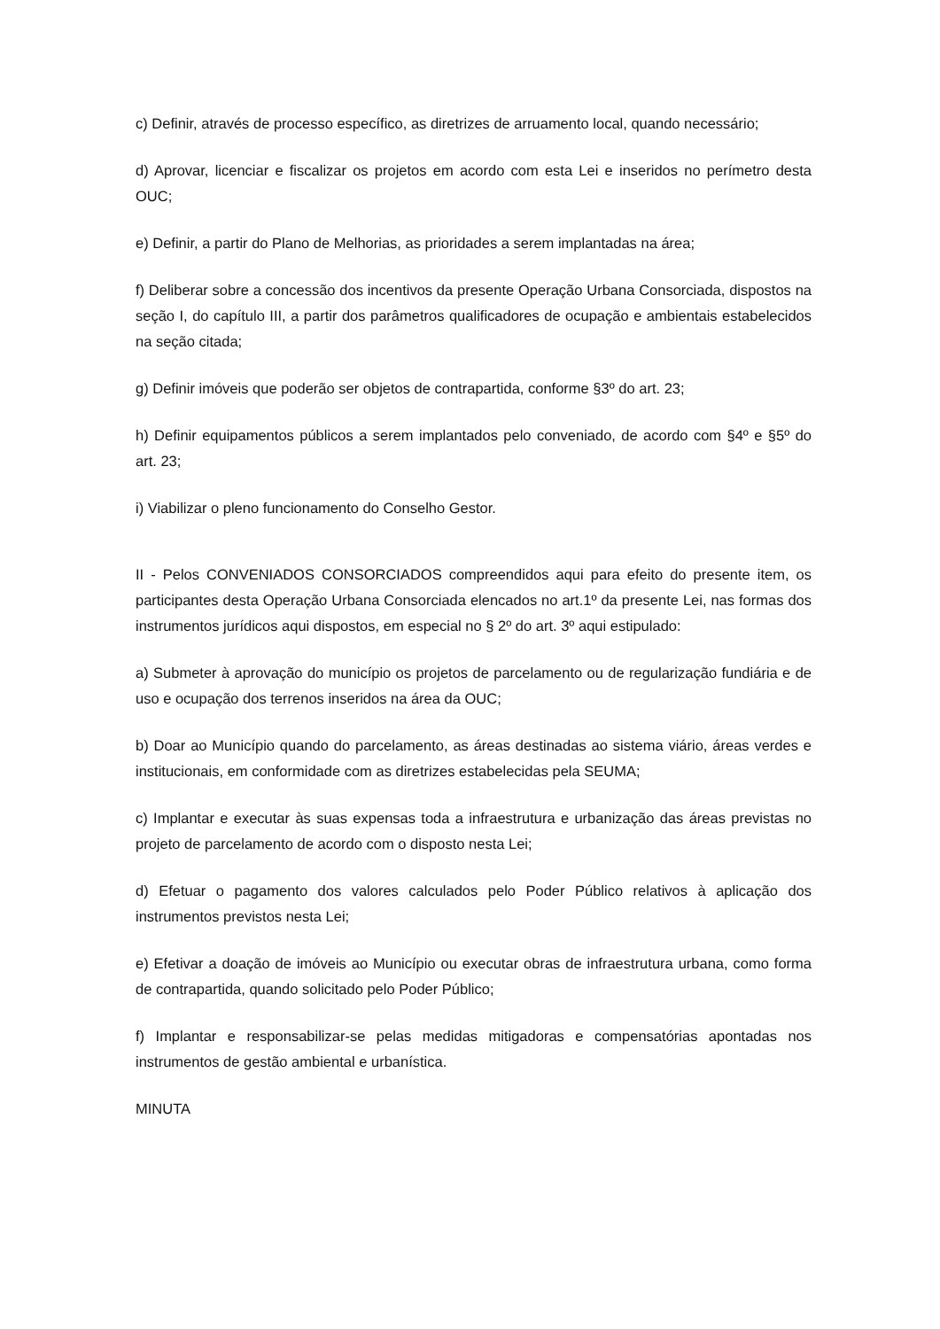c) Definir, através de processo específico, as diretrizes de arruamento local, quando necessário;
d) Aprovar, licenciar e fiscalizar os projetos em acordo com esta Lei e inseridos no perímetro desta OUC;
e) Definir, a partir do Plano de Melhorias, as prioridades a serem implantadas na área;
f) Deliberar sobre a concessão dos incentivos da presente Operação Urbana Consorciada, dispostos na seção I, do capítulo III, a partir dos parâmetros qualificadores de ocupação e ambientais estabelecidos na seção citada;
g) Definir imóveis que poderão ser objetos de contrapartida, conforme §3º do art. 23;
h) Definir equipamentos públicos a serem implantados pelo conveniado, de acordo com §4º e §5º do art. 23;
i) Viabilizar o pleno funcionamento do Conselho Gestor.
II - Pelos CONVENIADOS CONSORCIADOS compreendidos aqui para efeito do presente item, os participantes desta Operação Urbana Consorciada elencados no art.1º da presente Lei, nas formas dos instrumentos jurídicos aqui dispostos, em especial no § 2º do art. 3º aqui estipulado:
a) Submeter à aprovação do município os projetos de parcelamento ou de regularização fundiária e de uso e ocupação dos terrenos inseridos na área da OUC;
b) Doar ao Município quando do parcelamento, as áreas destinadas ao sistema viário, áreas verdes e institucionais, em conformidade com as diretrizes estabelecidas pela SEUMA;
c) Implantar e executar às suas expensas toda a infraestrutura e urbanização das áreas previstas no projeto de parcelamento de acordo com o disposto nesta Lei;
d) Efetuar o pagamento dos valores calculados pelo Poder Público relativos à aplicação dos instrumentos previstos nesta Lei;
e) Efetivar a doação de imóveis ao Município ou executar obras de infraestrutura urbana, como forma de contrapartida, quando solicitado pelo Poder Público;
f) Implantar e responsabilizar-se pelas medidas mitigadoras e compensatórias apontadas nos instrumentos de gestão ambiental e urbanística.
MINUTA